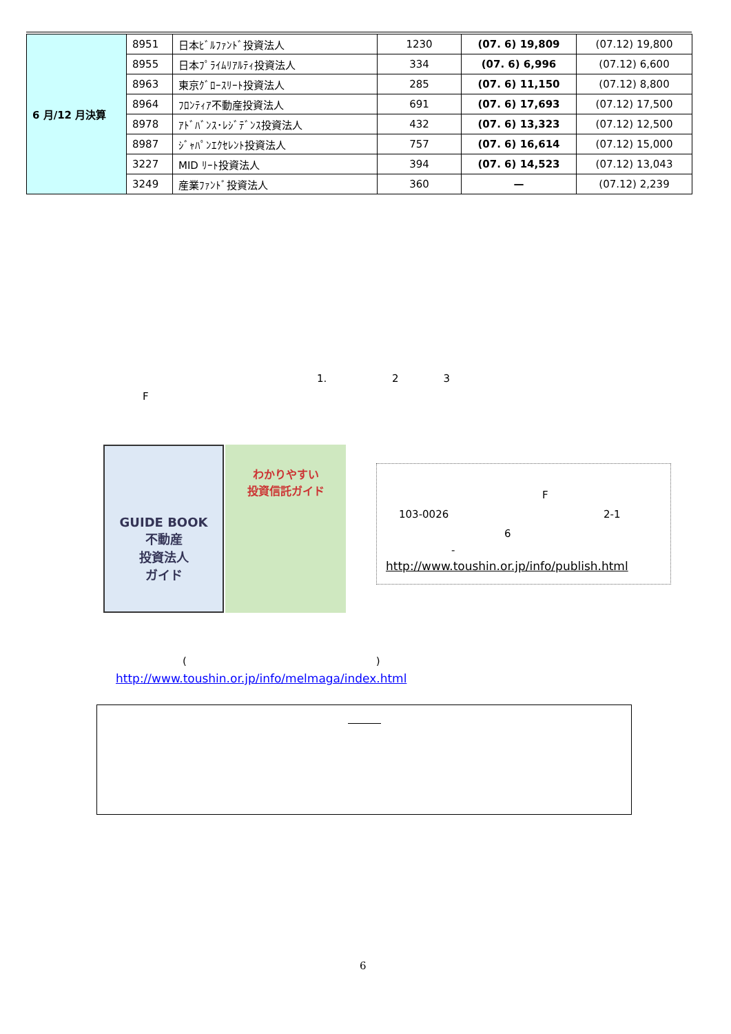| 6 月/12 月決算 | 8951 | 日本ﾋﾞﾙﾌｧﾝﾄﾞ投資法人 | 1230 | (07. 6) 19,809 | (07.12) 19,800 |
| | 8955 | 日本ﾌﾟﾗｲﾑﾘｱﾙﾃｨ投資法人 | 334 | (07. 6) 6,996 | (07.12) 6,600 |
| | 8963 | 東京ｸﾞﾛｰｽﾘｰﾄ投資法人 | 285 | (07. 6) 11,150 | (07.12) 8,800 |
| | 8964 | ﾌﾛﾝﾃｨｱ不動産投資法人 | 691 | (07. 6) 17,693 | (07.12) 17,500 |
| | 8978 | ｱﾄﾞﾊﾞﾝｽ･ﾚｼﾞﾃﾞﾝｽ投資法人 | 432 | (07. 6) 13,323 | (07.12) 12,500 |
| | 8987 | ｼﾞｬﾊﾟﾝｴｸｾﾚﾝﾄ投資法人 | 757 | (07. 6) 16,614 | (07.12) 15,000 |
| | 3227 | MID ﾘｰﾄ投資法人 | 394 | (07. 6) 14,523 | (07.12) 13,043 |
| | 3249 | 産業ﾌｧﾝﾄﾞ投資法人 | 360 | — | (07.12) 2,239 |
1. 2 3
F
GUIDE BOOK
不動産
投資法人
ガイド
わかりやすい
投資信託ガイド
F
103-0026 2-1
6
-
http://www.toushin.or.jp/info/publish.html
( )
http://www.toushin.or.jp/info/melmaga/index.html
6